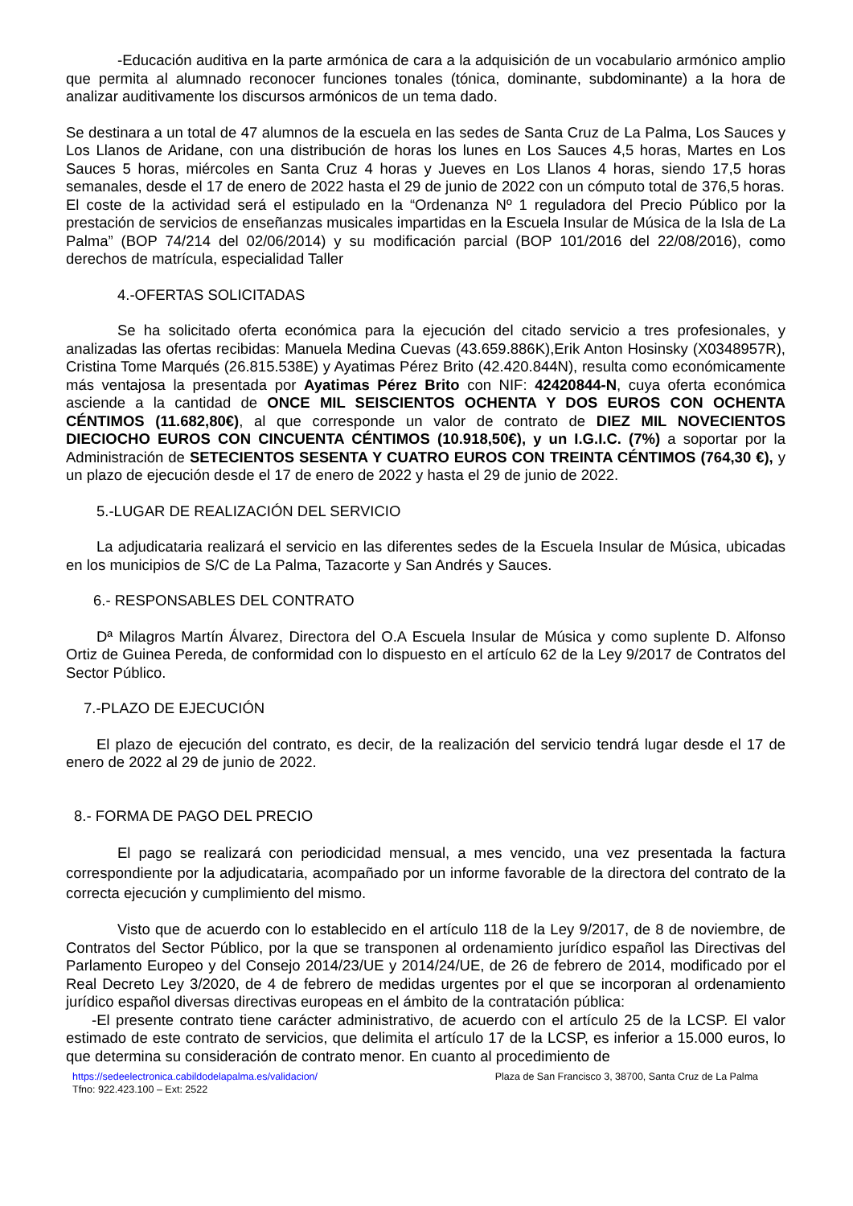-Educación auditiva en la parte armónica de cara a la adquisición de un vocabulario armónico amplio que permita al alumnado reconocer funciones tonales (tónica, dominante, subdominante) a la hora de analizar auditivamente los discursos armónicos de un tema dado.
Se destinara a un total de 47 alumnos de la escuela en las sedes de Santa Cruz de La Palma, Los Sauces y Los Llanos de Aridane, con una distribución de horas los lunes en Los Sauces 4,5 horas, Martes en Los Sauces 5 horas, miércoles en Santa Cruz 4 horas y Jueves en Los Llanos 4 horas, siendo 17,5 horas semanales, desde el 17 de enero de 2022 hasta el 29 de junio de 2022 con un cómputo total de 376,5 horas.
El coste de la actividad será el estipulado en la “Ordenanza Nº 1 reguladora del Precio Público por la prestación de servicios de enseñanzas musicales impartidas en la Escuela Insular de Música de la Isla de La Palma” (BOP 74/214 del 02/06/2014) y su modificación parcial (BOP 101/2016 del 22/08/2016), como derechos de matrícula, especialidad Taller
4.-OFERTAS SOLICITADAS
Se ha solicitado oferta económica para la ejecución del citado servicio a tres profesionales, y analizadas las ofertas recibidas: Manuela Medina Cuevas (43.659.886K),Erik Anton Hosinsky (X0348957R), Cristina Tome Marqués (26.815.538E) y Ayatimas Pérez Brito (42.420.844N), resulta como económicamente más ventajosa la presentada por Ayatimas Pérez Brito con NIF: 42420844-N, cuya oferta económica asciende a la cantidad de ONCE MIL SEISCIENTOS OCHENTA Y DOS EUROS CON OCHENTA CÉNTIMOS (11.682,80€), al que corresponde un valor de contrato de DIEZ MIL NOVECIENTOS DIECIOCHO EUROS CON CINCUENTA CÉNTIMOS (10.918,50€), y un I.G.I.C. (7%) a soportar por la Administración de SETECIENTOS SESENTA Y CUATRO EUROS CON TREINTA CÉNTIMOS (764,30 €), y un plazo de ejecución desde el 17 de enero de 2022 y hasta el 29 de junio de 2022.
5.-LUGAR DE REALIZACIÓN DEL SERVICIO
La adjudicataria realizará el servicio en las diferentes sedes de la Escuela Insular de Música, ubicadas en los municipios de S/C de La Palma, Tazacorte y San Andrés y Sauces.
6.- RESPONSABLES DEL CONTRATO
Dª Milagros Martín Álvarez, Directora del O.A Escuela Insular de Música y como suplente D. Alfonso Ortiz de Guinea Pereda, de conformidad con lo dispuesto en el artículo 62 de la Ley 9/2017 de Contratos del Sector Público.
7.-PLAZO DE EJECUCIÓN
El plazo de ejecución del contrato, es decir, de la realización del servicio tendrá lugar desde el 17 de enero de 2022 al 29 de junio de 2022.
8.- FORMA DE PAGO DEL PRECIO
El pago se realizará con periodicidad mensual, a mes vencido, una vez presentada la factura correspondiente por la adjudicataria, acompañado por un informe favorable de la directora del contrato de la correcta ejecución y cumplimiento del mismo.
Visto que de acuerdo con lo establecido en el artículo 118 de la Ley 9/2017, de 8 de noviembre, de Contratos del Sector Público, por la que se transponen al ordenamiento jurídico español las Directivas del Parlamento Europeo y del Consejo 2014/23/UE y 2014/24/UE, de 26 de febrero de 2014, modificado por el Real Decreto Ley 3/2020, de 4 de febrero de medidas urgentes por el que se incorporan al ordenamiento jurídico español diversas directivas europeas en el ámbito de la contratación pública:
-El presente contrato tiene carácter administrativo, de acuerdo con el artículo 25 de la LCSP. El valor estimado de este contrato de servicios, que delimita el artículo 17 de la LCSP, es inferior a 15.000 euros, lo que determina su consideración de contrato menor. En cuanto al procedimiento de
https://sedeelectronica.cabildodelapalma.es/validacion/ Plaza de San Francisco 3, 38700, Santa Cruz de La Palma
Tfno: 922.423.100 – Ext: 2522